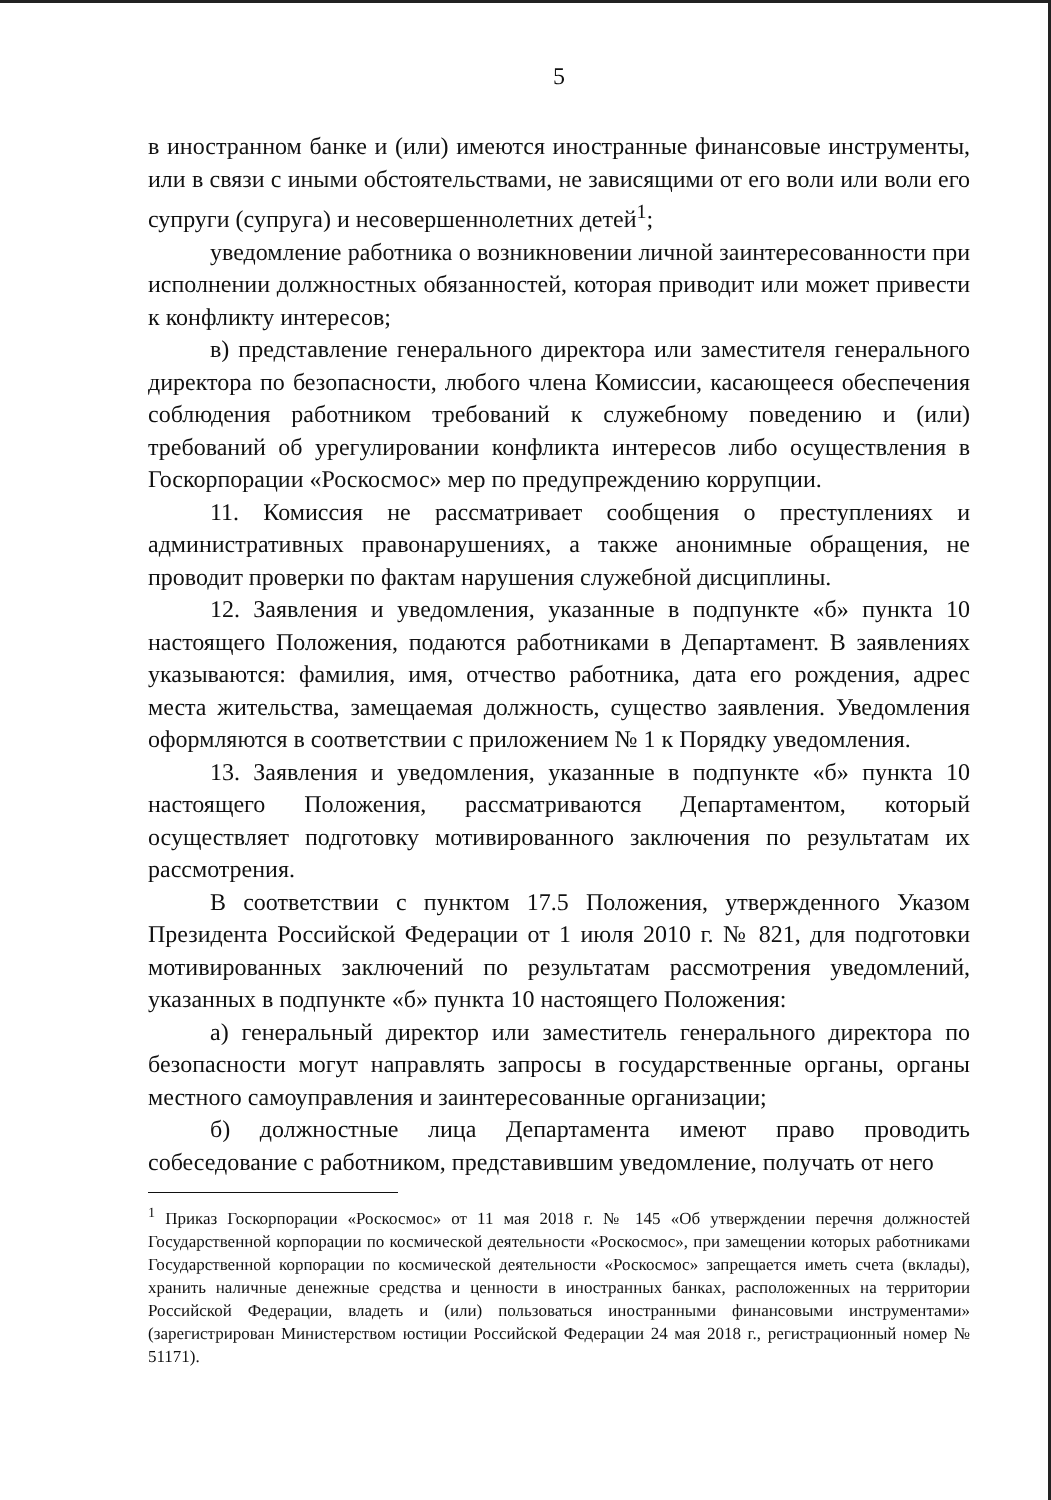5
в иностранном банке и (или) имеются иностранные финансовые инструменты, или в связи с иными обстоятельствами, не зависящими от его воли или воли его супруги (супруга) и несовершеннолетних детей<sup>1</sup>;
уведомление работника о возникновении личной заинтересованности при исполнении должностных обязанностей, которая приводит или может привести к конфликту интересов;
в) представление генерального директора или заместителя генерального директора по безопасности, любого члена Комиссии, касающееся обеспечения соблюдения работником требований к служебному поведению и (или) требований об урегулировании конфликта интересов либо осуществления в Госкорпорации «Роскосмос» мер по предупреждению коррупции.
11. Комиссия не рассматривает сообщения о преступлениях и административных правонарушениях, а также анонимные обращения, не проводит проверки по фактам нарушения служебной дисциплины.
12. Заявления и уведомления, указанные в подпункте «б» пункта 10 настоящего Положения, подаются работниками в Департамент. В заявлениях указываются: фамилия, имя, отчество работника, дата его рождения, адрес места жительства, замещаемая должность, существо заявления. Уведомления оформляются в соответствии с приложением № 1 к Порядку уведомления.
13. Заявления и уведомления, указанные в подпункте «б» пункта 10 настоящего Положения, рассматриваются Департаментом, который осуществляет подготовку мотивированного заключения по результатам их рассмотрения.
В соответствии с пунктом 17.5 Положения, утвержденного Указом Президента Российской Федерации от 1 июля 2010 г. № 821, для подготовки мотивированных заключений по результатам рассмотрения уведомлений, указанных в подпункте «б» пункта 10 настоящего Положения:
а) генеральный директор или заместитель генерального директора по безопасности могут направлять запросы в государственные органы, органы местного самоуправления и заинтересованные организации;
б) должностные лица Департамента имеют право проводить собеседование с работником, представившим уведомление, получать от него
<sup>1</sup> Приказ Госкорпорации «Роскосмос» от 11 мая 2018 г. № 145 «Об утверждении перечня должностей Государственной корпорации по космической деятельности «Роскосмос», при замещении которых работниками Государственной корпорации по космической деятельности «Роскосмос» запрещается иметь счета (вклады), хранить наличные денежные средства и ценности в иностранных банках, расположенных на территории Российской Федерации, владеть и (или) пользоваться иностранными финансовыми инструментами» (зарегистрирован Министерством юстиции Российской Федерации 24 мая 2018 г., регистрационный номер № 51171).